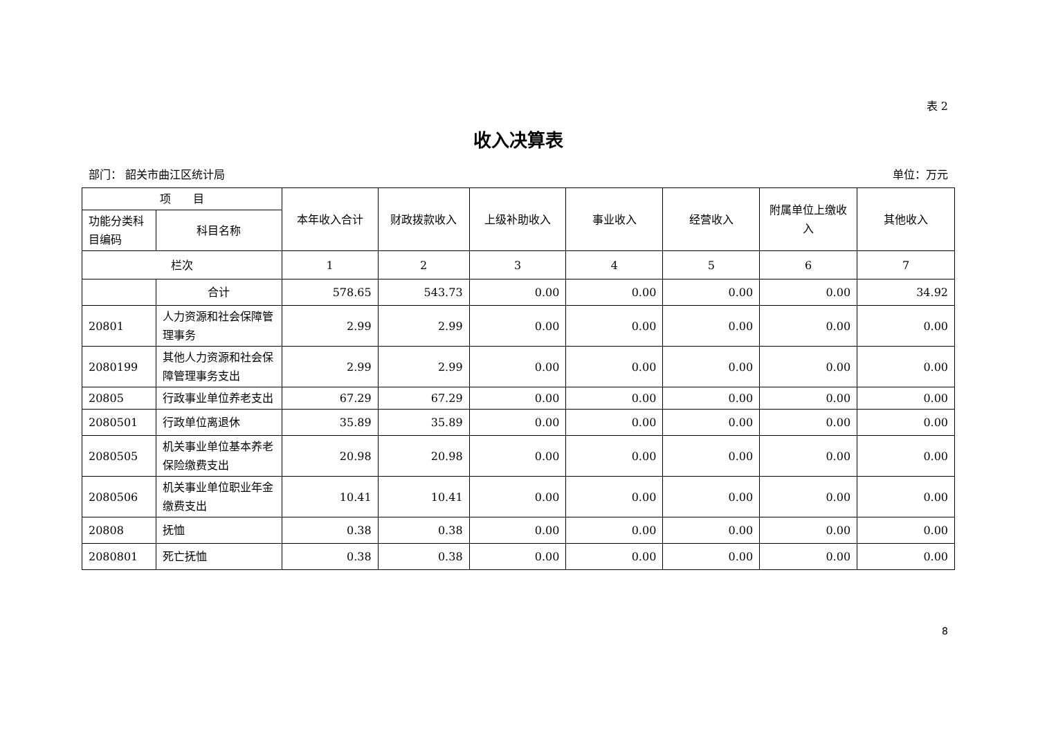表 2
收入决算表
部门： 韶关市曲江区统计局 单位：万元
| 项 目 | | 本年收入合计 | 财政拨款收入 | 上级补助收入 | 事业收入 | 经营收入 | 附属单位上缴收入 | 其他收入 |
| --- | --- | --- | --- | --- | --- | --- | --- | --- |
| 功能分类科目编码 | 科目名称 | | | | | | | |
| 栏次 | | 1 | 2 | 3 | 4 | 5 | 6 | 7 |
| | 合计 | 578.65 | 543.73 | 0.00 | 0.00 | 0.00 | 0.00 | 34.92 |
| 20801 | 人力资源和社会保障管理事务 | 2.99 | 2.99 | 0.00 | 0.00 | 0.00 | 0.00 | 0.00 |
| 2080199 | 其他人力资源和社会保障管理事务支出 | 2.99 | 2.99 | 0.00 | 0.00 | 0.00 | 0.00 | 0.00 |
| 20805 | 行政事业单位养老支出 | 67.29 | 67.29 | 0.00 | 0.00 | 0.00 | 0.00 | 0.00 |
| 2080501 | 行政单位离退休 | 35.89 | 35.89 | 0.00 | 0.00 | 0.00 | 0.00 | 0.00 |
| 2080505 | 机关事业单位基本养老保险缴费支出 | 20.98 | 20.98 | 0.00 | 0.00 | 0.00 | 0.00 | 0.00 |
| 2080506 | 机关事业单位职业年金缴费支出 | 10.41 | 10.41 | 0.00 | 0.00 | 0.00 | 0.00 | 0.00 |
| 20808 | 抚恤 | 0.38 | 0.38 | 0.00 | 0.00 | 0.00 | 0.00 | 0.00 |
| 2080801 | 死亡抚恤 | 0.38 | 0.38 | 0.00 | 0.00 | 0.00 | 0.00 | 0.00 |
8